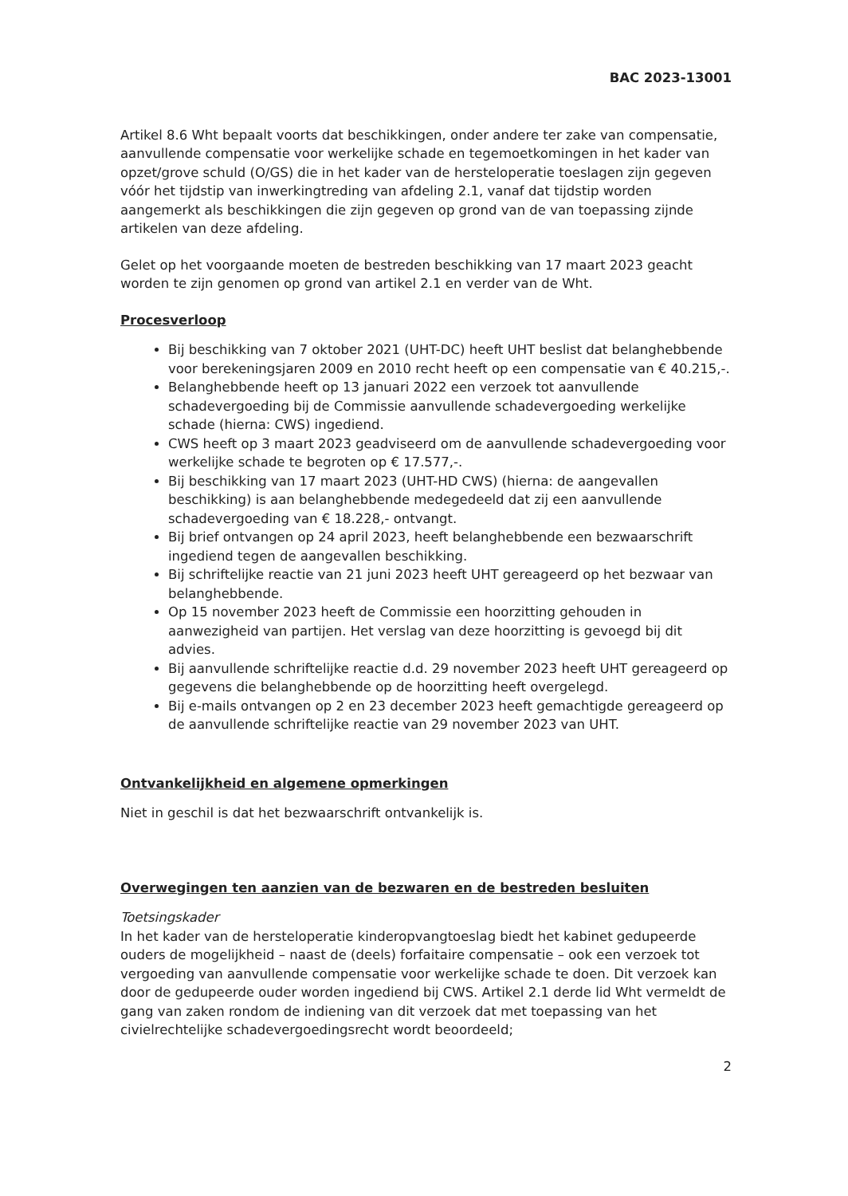BAC 2023-13001
Artikel 8.6 Wht bepaalt voorts dat beschikkingen, onder andere ter zake van compensatie, aanvullende compensatie voor werkelijke schade en tegemoetkomingen in het kader van opzet/grove schuld (O/GS) die in het kader van de hersteloperatie toeslagen zijn gegeven vóór het tijdstip van inwerkingtreding van afdeling 2.1, vanaf dat tijdstip worden aangemerkt als beschikkingen die zijn gegeven op grond van de van toepassing zijnde artikelen van deze afdeling.
Gelet op het voorgaande moeten de bestreden beschikking van 17 maart 2023 geacht worden te zijn genomen op grond van artikel 2.1 en verder van de Wht.
Procesverloop
Bij beschikking van 7 oktober 2021 (UHT-DC) heeft UHT beslist dat belanghebbende voor berekeningsjaren 2009 en 2010 recht heeft op een compensatie van € 40.215,-.
Belanghebbende heeft op 13 januari 2022 een verzoek tot aanvullende schadevergoeding bij de Commissie aanvullende schadevergoeding werkelijke schade (hierna: CWS) ingediend.
CWS heeft op 3 maart 2023 geadviseerd om de aanvullende schadevergoeding voor werkelijke schade te begroten op € 17.577,-.
Bij beschikking van 17 maart 2023 (UHT-HD CWS) (hierna: de aangevallen beschikking) is aan belanghebbende medegedeeld dat zij een aanvullende schadevergoeding van € 18.228,- ontvangt.
Bij brief ontvangen op 24 april 2023, heeft belanghebbende een bezwaarschrift ingediend tegen de aangevallen beschikking.
Bij schriftelijke reactie van 21 juni 2023 heeft UHT gereageerd op het bezwaar van belanghebbende.
Op 15 november 2023 heeft de Commissie een hoorzitting gehouden in aanwezigheid van partijen. Het verslag van deze hoorzitting is gevoegd bij dit advies.
Bij aanvullende schriftelijke reactie d.d. 29 november 2023 heeft UHT gereageerd op gegevens die belanghebbende op de hoorzitting heeft overgelegd.
Bij e-mails ontvangen op 2 en 23 december 2023 heeft gemachtigde gereageerd op de aanvullende schriftelijke reactie van 29 november 2023 van UHT.
Ontvankelijkheid en algemene opmerkingen
Niet in geschil is dat het bezwaarschrift ontvankelijk is.
Overwegingen ten aanzien van de bezwaren en de bestreden besluiten
Toetsingskader
In het kader van de hersteloperatie kinderopvangtoeslag biedt het kabinet gedupeerde ouders de mogelijkheid – naast de (deels) forfaitaire compensatie – ook een verzoek tot vergoeding van aanvullende compensatie voor werkelijke schade te doen. Dit verzoek kan door de gedupeerde ouder worden ingediend bij CWS. Artikel 2.1 derde lid Wht vermeldt de gang van zaken rondom de indiening van dit verzoek dat met toepassing van het civielrechtelijke schadevergoedingsrecht wordt beoordeeld;
2